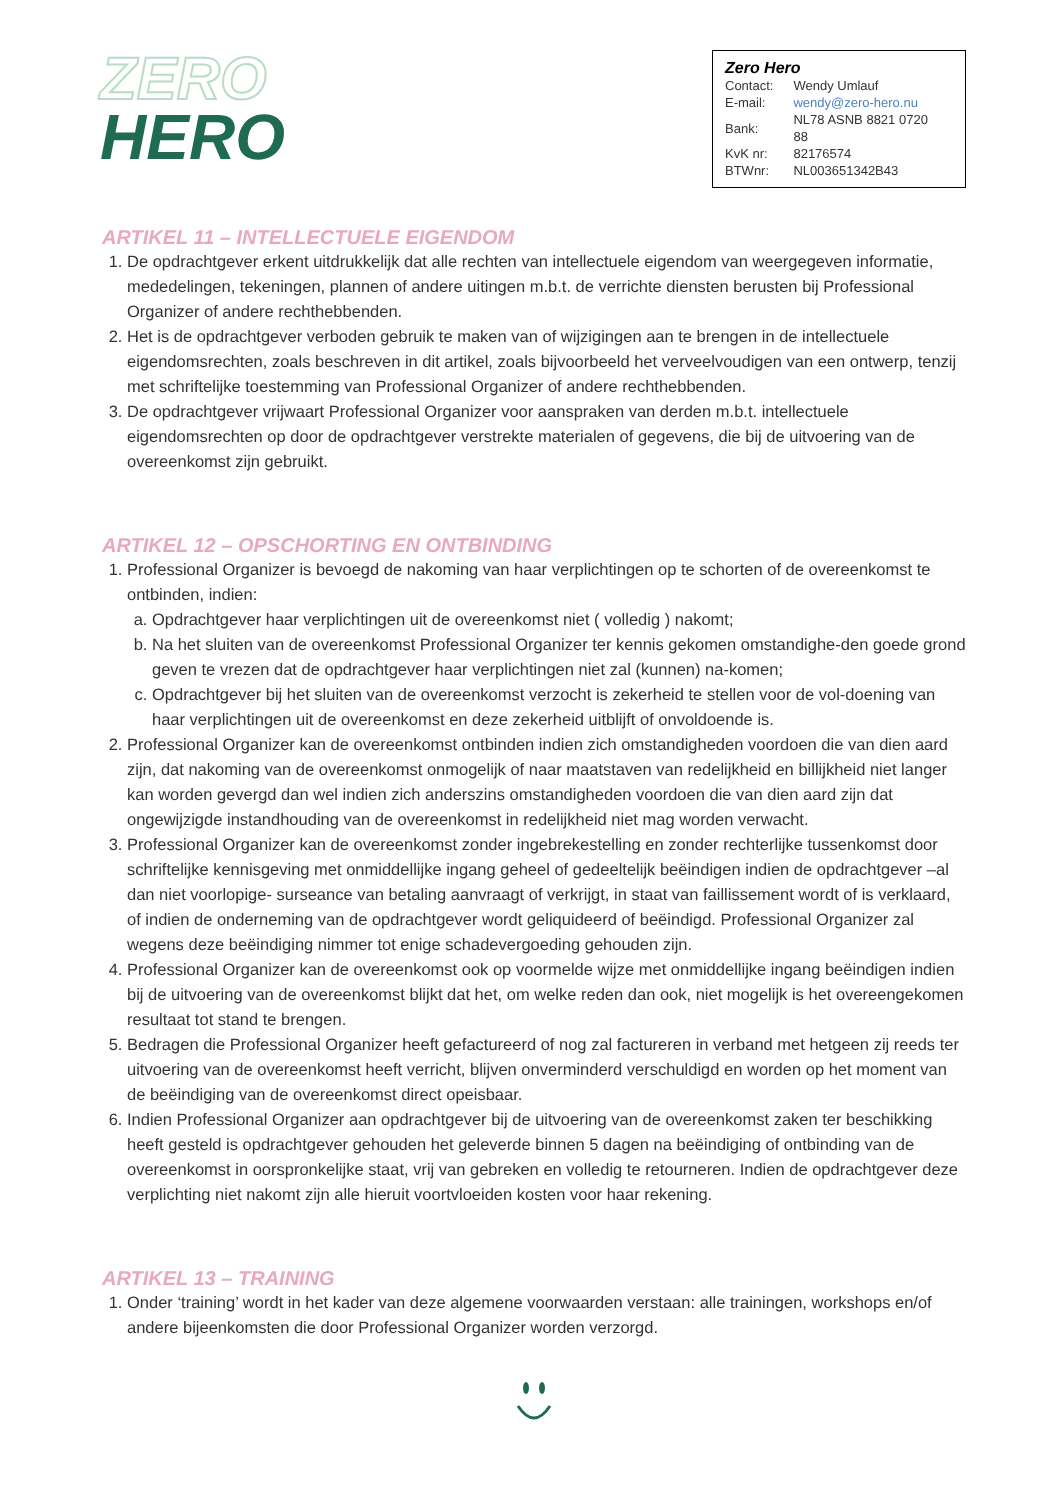ZERO
HERO
Zero Hero
| Contact: | Wendy Umlauf |
| E-mail: | wendy@zero-hero.nu |
| Bank: | NL78 ASNB 8821 0720 88 |
| KvK nr: | 82176574 |
| BTWnr: | NL003651342B43 |
ARTIKEL 11 – INTELLECTUELE EIGENDOM
1. De opdrachtgever erkent uitdrukkelijk dat alle rechten van intellectuele eigendom van weergegeven informatie, mededelingen, tekeningen, plannen of andere uitingen m.b.t. de verrichte diensten berusten bij Professional Organizer of andere rechthebbenden.
2. Het is de opdrachtgever verboden gebruik te maken van of wijzigingen aan te brengen in de intellectuele eigendomsrechten, zoals beschreven in dit artikel, zoals bijvoorbeeld het verveelvoudigen van een ontwerp, tenzij met schriftelijke toestemming van Professional Organizer of andere rechthebbenden.
3. De opdrachtgever vrijwaart Professional Organizer voor aanspraken van derden m.b.t. intellectuele eigendomsrechten op door de opdrachtgever verstrekte materialen of gegevens, die bij de uitvoering van de overeenkomst zijn gebruikt.
ARTIKEL 12 – OPSCHORTING EN ONTBINDING
1. Professional Organizer is bevoegd de nakoming van haar verplichtingen op te schorten of de overeenkomst te ontbinden, indien:
a. Opdrachtgever haar verplichtingen uit de overeenkomst niet ( volledig ) nakomt;
b. Na het sluiten van de overeenkomst Professional Organizer ter kennis gekomen omstandighe-den goede grond geven te vrezen dat de opdrachtgever haar verplichtingen niet zal (kunnen) na-komen;
c. Opdrachtgever bij het sluiten van de overeenkomst verzocht is zekerheid te stellen voor de vol-doening van haar verplichtingen uit de overeenkomst en deze zekerheid uitblijft of onvoldoende is.
2. Professional Organizer kan de overeenkomst ontbinden indien zich omstandigheden voordoen die van dien aard zijn, dat nakoming van de overeenkomst onmogelijk of naar maatstaven van redelijkheid en billijkheid niet langer kan worden gevergd dan wel indien zich anderszins omstandigheden voordoen die van dien aard zijn dat ongewijzigde instandhouding van de overeenkomst in redelijkheid niet mag worden verwacht.
3. Professional Organizer kan de overeenkomst zonder ingebrekestelling en zonder rechterlijke tussenkomst door schriftelijke kennisgeving met onmiddellijke ingang geheel of gedeeltelijk beëindigen indien de opdrachtgever –al dan niet voorlopige- surseance van betaling aanvraagt of verkrijgt, in staat van faillissement wordt of is verklaard, of indien de onderneming van de opdrachtgever wordt geliquideerd of beëindigd. Professional Organizer zal wegens deze beëindiging nimmer tot enige schadevergoeding gehouden zijn.
4. Professional Organizer kan de overeenkomst ook op voormelde wijze met onmiddellijke ingang beëindigen indien bij de uitvoering van de overeenkomst blijkt dat het, om welke reden dan ook, niet mogelijk is het overeengekomen resultaat tot stand te brengen.
5. Bedragen die Professional Organizer heeft gefactureerd of nog zal factureren in verband met hetgeen zij reeds ter uitvoering van de overeenkomst heeft verricht, blijven onverminderd verschuldigd en worden op het moment van de beëindiging van de overeenkomst direct opeisbaar.
6. Indien Professional Organizer aan opdrachtgever bij de uitvoering van de overeenkomst zaken ter beschikking heeft gesteld is opdrachtgever gehouden het geleverde binnen 5 dagen na beëindiging of ontbinding van de overeenkomst in oorspronkelijke staat, vrij van gebreken en volledig te retourneren. Indien de opdrachtgever deze verplichting niet nakomt zijn alle hieruit voortvloeiden kosten voor haar rekening.
ARTIKEL 13 – TRAINING
1. Onder ‘training’ wordt in het kader van deze algemene voorwaarden verstaan: alle trainingen, workshops en/of andere bijeenkomsten die door Professional Organizer worden verzorgd.